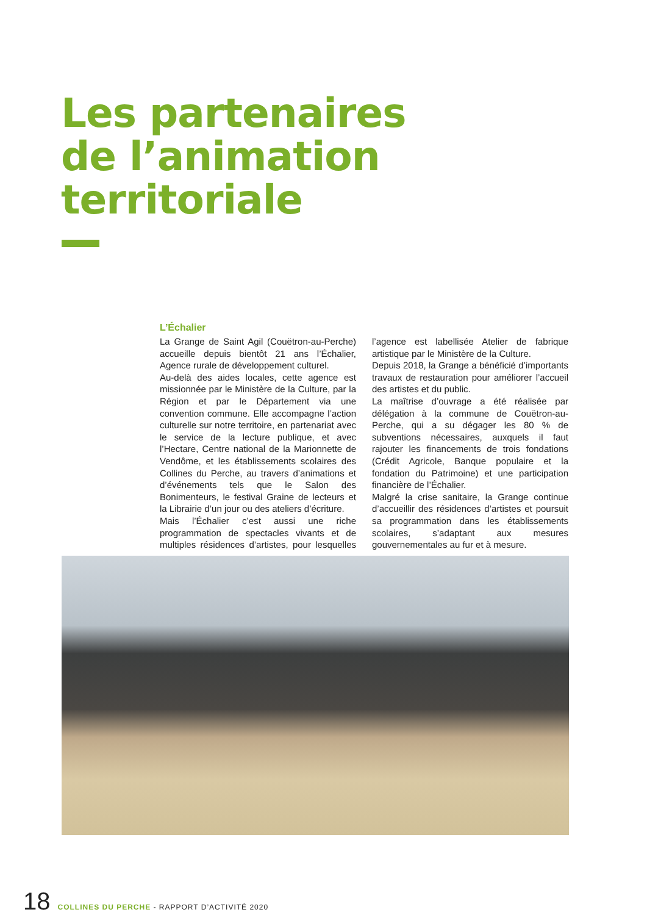Les partenaires
de l’animation
territoriale
L’Échalier
La Grange de Saint Agil (Couëtron-au-Perche) accueille depuis bientôt 21 ans l’Échalier, Agence rurale de développement culturel.
Au-delà des aides locales, cette agence est missionnée par le Ministère de la Culture, par la Région et par le Département via une convention commune. Elle accompagne l’action culturelle sur notre territoire, en partenariat avec le service de la lecture publique, et avec l’Hectare, Centre national de la Marionnette de Vendôme, et les établissements scolaires des Collines du Perche, au travers d’animations et d’événements tels que le Salon des Bonimenteurs, le festival Graine de lecteurs et la Librairie d’un jour ou des ateliers d’écriture.
Mais l’Échalier c’est aussi une riche programmation de spectacles vivants et de multiples résidences d’artistes, pour lesquelles l’agence est labellisée Atelier de fabrique artistique par le Ministère de la Culture.
Depuis 2018, la Grange a bénéficié d’importants travaux de restauration pour améliorer l’accueil des artistes et du public.
La maîtrise d’ouvrage a été réalisée par délégation à la commune de Couëtron-au-Perche, qui a su dégager les 80 % de subventions nécessaires, auxquels il faut rajouter les financements de trois fondations (Crédit Agricole, Banque populaire et la fondation du Patrimoine) et une participation financière de l’Échalier.
Malgré la crise sanitaire, la Grange continue d’accueillir des résidences d’artistes et poursuit sa programmation dans les établissements scolaires, s’adaptant aux mesures gouvernementales au fur et à mesure.
18 COLLINES DU PERCHE - RAPPORT D’ACTIVITÉ 2020